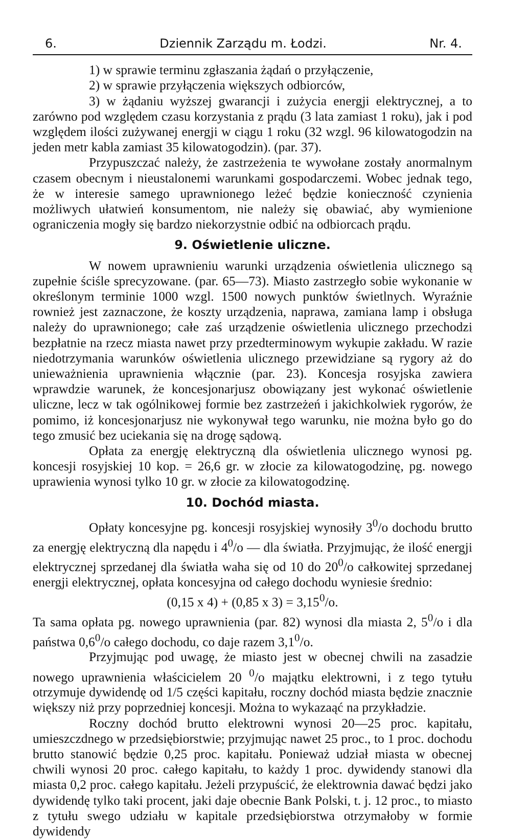6. Dziennik Zarządu m. Łodzi. Nr. 4.
1) w sprawie terminu zgłaszania żądań o przyłączenie,
2) w sprawie przyłączenia większych odbiorców,
3) w żądaniu wyższej gwarancji i zużycia energji elektrycznej, a to zarówno pod względem czasu korzystania z prądu (3 lata zamiast 1 roku), jak i pod względem ilości zużywanej energji w ciągu 1 roku (32 wzgl. 96 kilowatogodzin na jeden metr kabla zamiast 35 kilowatogodzin). (par. 37).
Przypuszczać należy, że zastrzeżenia te wywołane zostały anormalnym czasem obecnym i nieustalonemi warunkami gospodarczemi. Wobec jednak tego, że w interesie samego uprawnionego leżeć będzie konieczność czynienia możliwych ułatwień konsumentom, nie należy się obawiać, aby wymienione ograniczenia mogły się bardzo niekorzystnie odbić na odbiorcach prądu.
9. Oświetlenie uliczne.
W nowem uprawnieniu warunki urządzenia oświetlenia ulicznego są zupełnie ściśle sprecyzowane. (par. 65—73). Miasto zastrzegło sobie wykonanie w określonym terminie 1000 wzgl. 1500 nowych punktów świetlnych. Wyraźnie rownież jest zaznaczone, że koszty urządzenia, naprawa, zamiana lamp i obsługa należy do uprawnionego; całe zaś urządzenie oświetlenia ulicznego przechodzi bezpłatnie na rzecz miasta nawet przy przedterminowym wykupie zakładu. W razie niedotrzymania warunków oświetlenia ulicznego przewidziane są rygory aż do unieważnienia uprawnienia włącznie (par. 23). Koncesja rosyjska zawiera wprawdzie warunek, że koncesjonarjusz obowiązany jest wykonać oświetlenie uliczne, lecz w tak ogólnikowej formie bez zastrzeżeń i jakichkolwiek rygorów, że pomimo, iż koncesjonarjusz nie wykonywał tego warunku, nie można było go do tego zmusić bez uciekania się na drogę sądową.
Opłata za energję elektryczną dla oświetlenia ulicznego wynosi pg. koncesji rosyjskiej 10 kop. = 26,6 gr. w złocie za kilowatogodzinę, pg. nowego uprawienia wynosi tylko 10 gr. w złocie za kilowatogodzinę.
10. Dochód miasta.
Opłaty koncesyjne pg. koncesji rosyjskiej wynosiły 3<sup>0</sup>/o dochodu brutto za energję elektryczną dla napędu i 4<sup>0</sup>/o — dla światła. Przyjmując, że ilość energji elektrycznej sprzedanej dla światła waha się od 10 do 20<sup>0</sup>/o całkowitej sprzedanej energji elektrycznej, opłata koncesyjna od całego dochodu wyniesie średnio:
(0,15 x 4) + (0,85 x 3) = 3,15<sup>0</sup>/o.
Ta sama opłata pg. nowego uprawnienia (par. 82) wynosi dla miasta 2, 5<sup>0</sup>/o i dla państwa 0,6<sup>0</sup>/o całego dochodu, co daje razem 3,1<sup>0</sup>/o.
Przyjmując pod uwagę, że miasto jest w obecnej chwili na zasadzie nowego uprawnienia właścicielem 20 <sup>0</sup>/o majątku elektrowni, i z tego tytułu otrzymuje dywidendę od 1/5 części kapitału, roczny dochód miasta będzie znacznie większy niż przy poprzedniej koncesji. Można to wykazaąć na przykładzie.
Roczny dochód brutto elektrowni wynosi 20—25 proc. kapitału, umieszczdnego w przedsiębiorstwie; przyjmując nawet 25 proc., to 1 proc. dochodu brutto stanowić będzie 0,25 proc. kapitału. Ponieważ udział miasta w obecnej chwili wynosi 20 proc. całego kapitału, to każdy 1 proc. dywidendy stanowi dla miasta 0,2 proc. całego kapitału. Jeżeli przypuścić, że elektrownia dawać będzi jako dywidendę tylko taki procent, jaki daje obecnie Bank Polski, t. j. 12 proc., to miasto z tytułu swego udziału w kapitale przedsiębiorstwa otrzymałoby w formie dywidendy